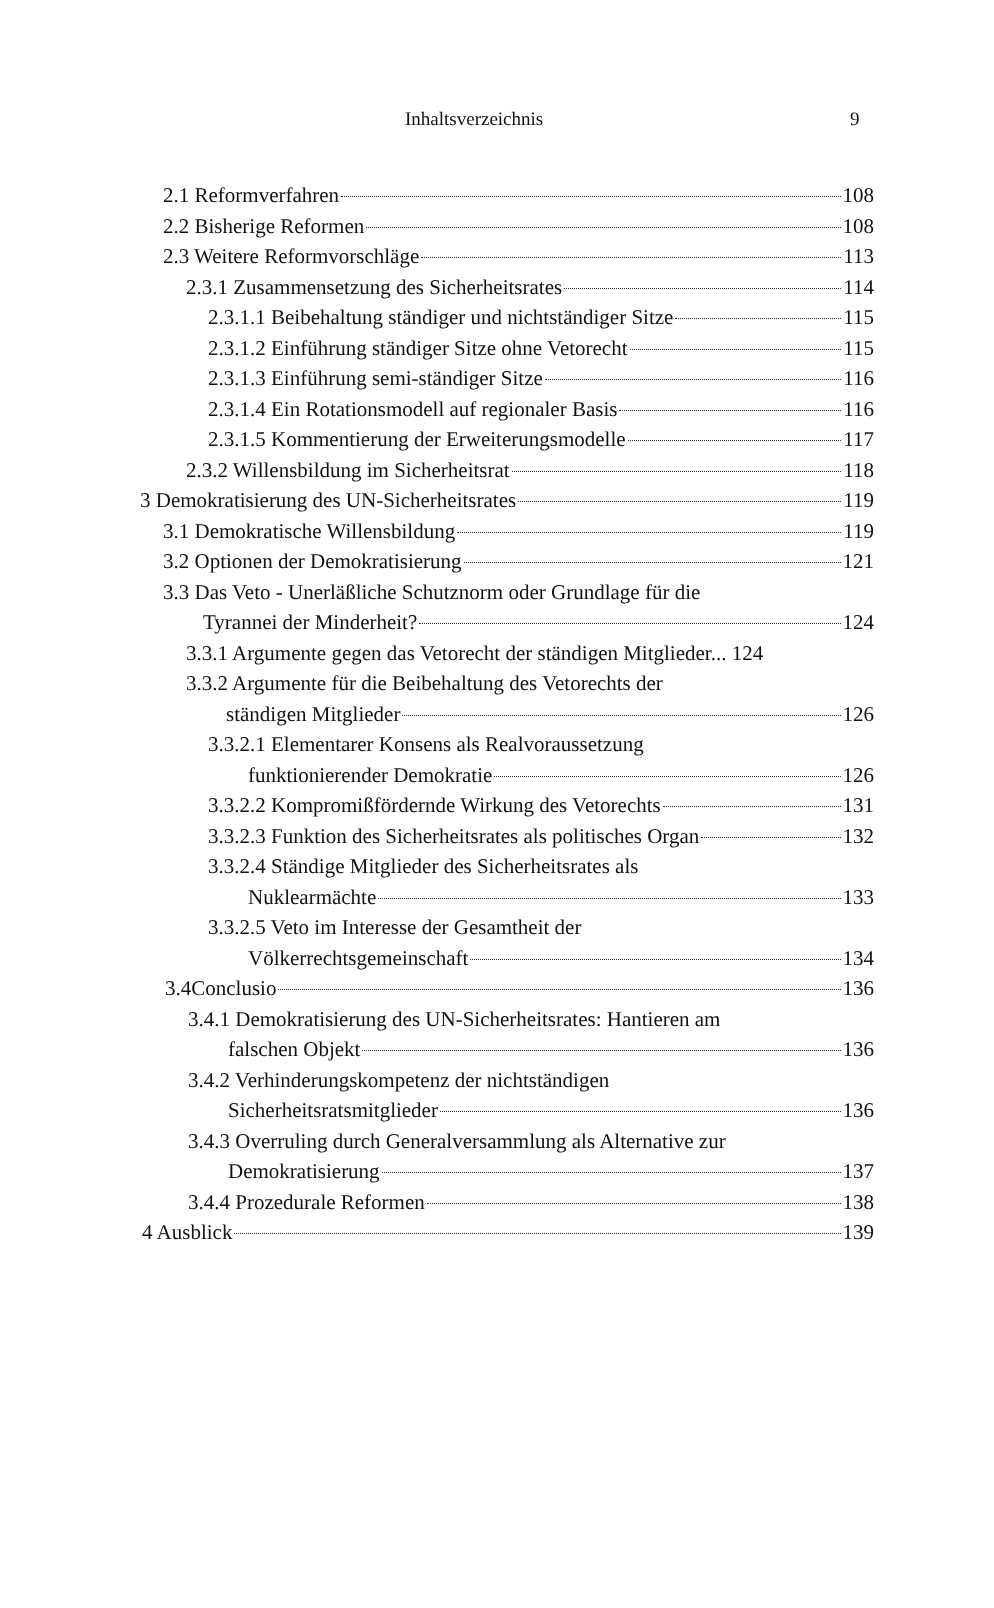Inhaltsverzeichnis 9
2.1 Reformverfahren 108
2.2 Bisherige Reformen 108
2.3 Weitere Reformvorschläge 113
2.3.1 Zusammensetzung des Sicherheitsrates 114
2.3.1.1 Beibehaltung ständiger und nichtständiger Sitze 115
2.3.1.2 Einführung ständiger Sitze ohne Vetorecht 115
2.3.1.3 Einführung semi-ständiger Sitze 116
2.3.1.4 Ein Rotationsmodell auf regionaler Basis 116
2.3.1.5 Kommentierung der Erweiterungsmodelle 117
2.3.2 Willensbildung im Sicherheitsrat 118
3 Demokratisierung des UN-Sicherheitsrates 119
3.1 Demokratische Willensbildung 119
3.2 Optionen der Demokratisierung 121
3.3 Das Veto - Unerläßliche Schutznorm oder Grundlage für die
Tyrannei der Minderheit? 124
3.3.1 Argumente gegen das Vetorecht der ständigen Mitglieder... 124
3.3.2 Argumente für die Beibehaltung des Vetorechts der
ständigen Mitglieder 126
3.3.2.1 Elementarer Konsens als Realvoraussetzung
funktionierender Demokratie 126
3.3.2.2 Kompromißfördernde Wirkung des Vetorechts 131
3.3.2.3 Funktion des Sicherheitsrates als politisches Organ 132
3.3.2.4 Ständige Mitglieder des Sicherheitsrates als
Nuklearmächte 133
3.3.2.5 Veto im Interesse der Gesamtheit der
Völkerrechtsgemeinschaft 134
3.4Conclusio 136
3.4.1 Demokratisierung des UN-Sicherheitsrates: Hantieren am
falschen Objekt 136
3.4.2 Verhinderungskompetenz der nichtständigen
Sicherheitsratsmitglieder 136
3.4.3 Overruling durch Generalversammlung als Alternative zur
Demokratisierung 137
3.4.4 Prozedurale Reformen 138
4 Ausblick 139